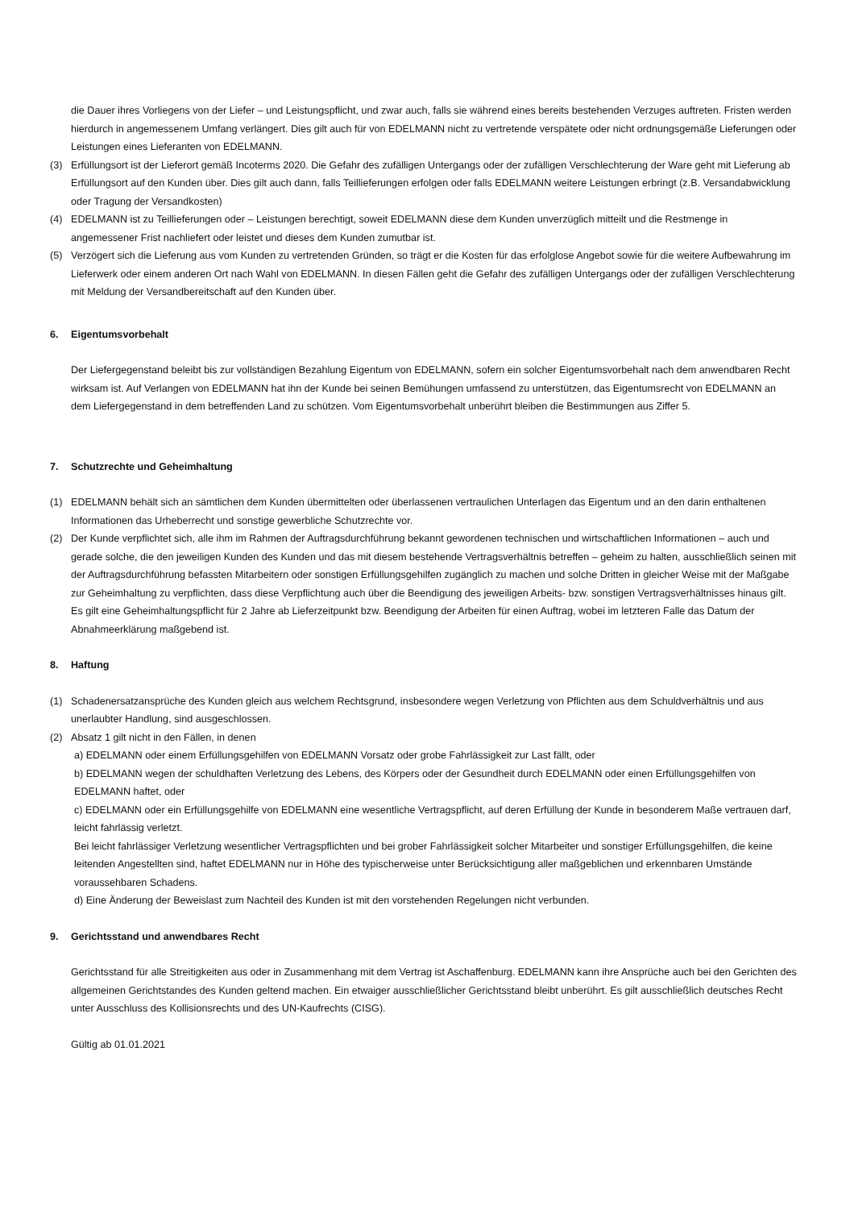die Dauer ihres Vorliegens von der Liefer – und Leistungspflicht, und zwar auch, falls sie während eines bereits bestehenden Verzuges auftreten. Fristen werden hierdurch in angemessenem Umfang verlängert. Dies gilt auch für von EDELMANN nicht zu vertretende verspätete oder nicht ordnungsgemäße Lieferungen oder Leistungen eines Lieferanten von EDELMANN.
(3) Erfüllungsort ist der Lieferort gemäß Incoterms 2020. Die Gefahr des zufälligen Untergangs oder der zufälligen Verschlechterung der Ware geht mit Lieferung ab Erfüllungsort auf den Kunden über. Dies gilt auch dann, falls Teillieferungen erfolgen oder falls EDELMANN weitere Leistungen erbringt (z.B. Versandabwicklung oder Tragung der Versandkosten)
(4) EDELMANN ist zu Teillieferungen oder – Leistungen berechtigt, soweit EDELMANN diese dem Kunden unverzüglich mitteilt und die Restmenge in angemessener Frist nachliefert oder leistet und dieses dem Kunden zumutbar ist.
(5) Verzögert sich die Lieferung aus vom Kunden zu vertretenden Gründen, so trägt er die Kosten für das erfolglose Angebot sowie für die weitere Aufbewahrung im Lieferwerk oder einem anderen Ort nach Wahl von EDELMANN. In diesen Fällen geht die Gefahr des zufälligen Untergangs oder der zufälligen Verschlechterung mit Meldung der Versandbereitschaft auf den Kunden über.
6. Eigentumsvorbehalt
Der Liefergegenstand beleibt bis zur vollständigen Bezahlung Eigentum von EDELMANN, sofern ein solcher Eigentumsvorbehalt nach dem anwendbaren Recht wirksam ist. Auf Verlangen von EDELMANN hat ihn der Kunde bei seinen Bemühungen umfassend zu unterstützen, das Eigentumsrecht von EDELMANN an dem Liefergegenstand in dem betreffenden Land zu schützen. Vom Eigentumsvorbehalt unberührt bleiben die Bestimmungen aus Ziffer 5.
7. Schutzrechte und Geheimhaltung
(1) EDELMANN behält sich an sämtlichen dem Kunden übermittelten oder überlassenen vertraulichen Unterlagen das Eigentum und an den darin enthaltenen Informationen das Urheberrecht und sonstige gewerbliche Schutzrechte vor.
(2) Der Kunde verpflichtet sich, alle ihm im Rahmen der Auftragsdurchführung bekannt gewordenen technischen und wirtschaftlichen Informationen – auch und gerade solche, die den jeweiligen Kunden des Kunden und das mit diesem bestehende Vertragsverhältnis betreffen – geheim zu halten, ausschließlich seinen mit der Auftragsdurchführung befassten Mitarbeitern oder sonstigen Erfüllungsgehilfen zugänglich zu machen und solche Dritten in gleicher Weise mit der Maßgabe zur Geheimhaltung zu verpflichten, dass diese Verpflichtung auch über die Beendigung des jeweiligen Arbeits- bzw. sonstigen Vertragsverhältnisses hinaus gilt. Es gilt eine Geheimhaltungspflicht für 2 Jahre ab Lieferzeitpunkt bzw. Beendigung der Arbeiten für einen Auftrag, wobei im letzteren Falle das Datum der Abnahmeerklärung maßgebend ist.
8. Haftung
(1) Schadenersatzansprüche des Kunden gleich aus welchem Rechtsgrund, insbesondere wegen Verletzung von Pflichten aus dem Schuldverhältnis und aus unerlaubter Handlung, sind ausgeschlossen.
(2) Absatz 1 gilt nicht in den Fällen, in denen
a) EDELMANN oder einem Erfüllungsgehilfen von EDELMANN Vorsatz oder grobe Fahrlässigkeit zur Last fällt, oder
b) EDELMANN wegen der schuldhaften Verletzung des Lebens, des Körpers oder der Gesundheit durch EDELMANN oder einen Erfüllungsgehilfen von EDELMANN haftet, oder
c) EDELMANN oder ein Erfüllungsgehilfe von EDELMANN eine wesentliche Vertragspflicht, auf deren Erfüllung der Kunde in besonderem Maße vertrauen darf, leicht fahrlässig verletzt.
Bei leicht fahrlässiger Verletzung wesentlicher Vertragspflichten und bei grober Fahrlässigkeit solcher Mitarbeiter und sonstiger Erfüllungsgehilfen, die keine leitenden Angestellten sind, haftet EDELMANN nur in Höhe des typischerweise unter Berücksichtigung aller maßgeblichen und erkennbaren Umstände voraussehbaren Schadens.
d) Eine Änderung der Beweislast zum Nachteil des Kunden ist mit den vorstehenden Regelungen nicht verbunden.
9. Gerichtsstand und anwendbares Recht
Gerichtsstand für alle Streitigkeiten aus oder in Zusammenhang mit dem Vertrag ist Aschaffenburg. EDELMANN kann ihre Ansprüche auch bei den Gerichten des allgemeinen Gerichtstandes des Kunden geltend machen. Ein etwaiger ausschließlicher Gerichtsstand bleibt unberührt. Es gilt ausschließlich deutsches Recht unter Ausschluss des Kollisionsrechts und des UN-Kaufrechts (CISG).
Gültig ab 01.01.2021